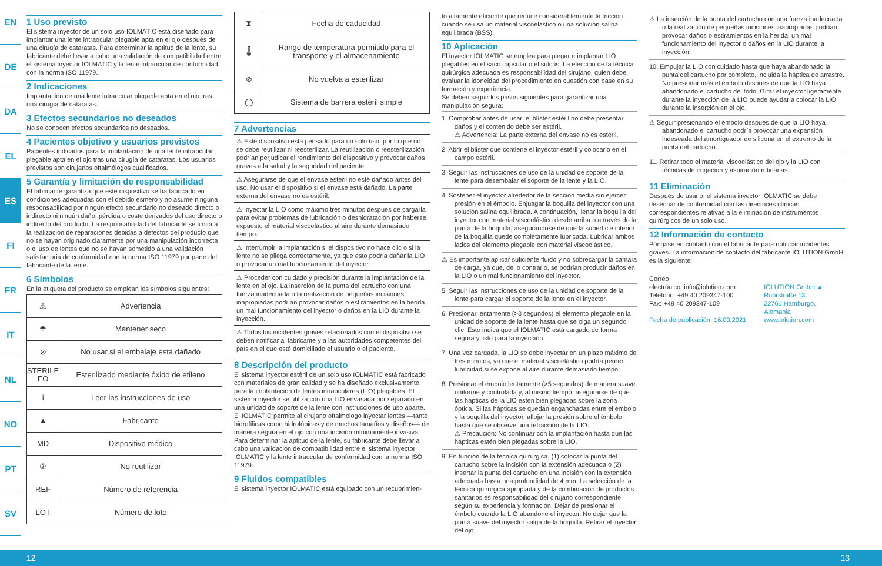EN
DE
DA
EL
ES
FI
FR
IT
NL
NO
PT
SV
1 Uso previsto
El sistema inyector de un solo uso IOLMATIC está diseñado para implantar una lente intraocular plegable apta en el ojo después de una cirugía de cataratas. Para determinar la aptitud de la lente, su fabricante debe llevar a cabo una validación de compatibilidad entre el sistema inyector IOLMATIC y la lente intraocular de conformidad con la norma ISO 11979.
2 Indicaciones
Implantación de una lente intraocular plegable apta en el ojo tras una cirugía de cataratas.
3 Efectos secundarios no deseados
No se conocen efectos secundarios no deseados.
4 Pacientes objetivo y usuarios previstos
Pacientes indicados para la implantación de una lente intraocular plegable apta en el ojo tras una cirugía de cataratas. Los usuarios previstos son cirujanos oftalmólogos cualificados.
5 Garantía y limitación de responsabilidad
El fabricante garantiza que este dispositivo se ha fabricado en condiciones adecuadas con el debido esmero y no asume ninguna responsabilidad por ningún efecto secundario no deseado directo o indirecto ni ningún daño, pérdida o coste derivados del uso directo o indirecto del producto. La responsabilidad del fabricante se limita a la realización de reparaciones debidas a defectos del producto que no se hayan originado claramente por una manipulación incorrecta o el uso de lentes que no se hayan sometido a una validación satisfactoria de conformidad con la norma ISO 11979 por parte del fabricante de la lente.
6 Símbolos
En la etiqueta del producto se emplean los símbolos siguientes:
| ⚠ | Advertencia |
| ☂ | Mantener seco |
| ⊘ | No usar si el embalaje está dañado |
| STERILE EO | Esterilizado mediante óxido de etileno |
| i | Leer las instrucciones de uso |
| ▲ | Fabricante |
| MD | Dispositivo médico |
| ② | No reutilizar |
| REF | Número de referencia |
| LOT | Número de lote |
| ⧗ | Fecha de caducidad |
| 🌡 | Rango de temperatura permitido para el transporte y el almacenamiento |
| ⊘ | No vuelva a esterilizar |
| ◯ | Sistema de barrera estéril simple |
7 Advertencias
⚠ Este dispositivo está pensado para un solo uso, por lo que no se debe reutilizar ni reesterilizar. La reutilización o reesterilización podrían perjudicar el rendimiento del dispositivo y provocar daños graves a la salud y la seguridad del paciente.
⚠ Asegurarse de que el envase estéril no esté dañado antes del uso. No usar el dispositivo si el envase está dañado. La parte externa del envase no es estéril.
⚠ Inyectar la LIO como máximo tres minutos después de cargarla para evitar problemas de lubricación o deshidratación por haberse expuesto el material viscoelástico al aire durante demasiado tiempo.
⚠ Interrumpir la implantación si el dispositivo no hace clic o si la lente no se pliega correctamente, ya que esto podría dañar la LIO o provocar un mal funcionamiento del inyector.
⚠ Proceder con cuidado y precisión durante la implantación de la lente en el ojo. La inserción de la punta del cartucho con una fuerza inadecuada o la realización de pequeñas incisiones inapropiadas podrían provocar daños o estiramientos en la herida, un mal funcionamiento del inyector o daños en la LIO durante la inyección.
⚠ Todos los incidentes graves relacionados con el dispositivo se deben notificar al fabricante y a las autoridades competentes del país en el que esté domiciliado el usuario o el paciente.
8 Descripción del producto
El sistema inyector estéril de un solo uso IOLMATIC está fabricado con materiales de gran calidad y se ha diseñado exclusivamente para la implantación de lentes intraoculares (LIO) plegables. El sistema inyector se utiliza con una LIO envasada por separado en una unidad de soporte de la lente con instrucciones de uso aparte. El IOLMATIC permite al cirujano oftalmólogo inyectar lentes —tanto hidrofílicas como hidrofóbicas y de muchos tamaños y diseños— de manera segura en el ojo con una incisión mínimamente invasiva. Para determinar la aptitud de la lente, su fabricante debe llevar a cabo una validación de compatibilidad entre el sistema inyector IOLMATIC y la lente intraocular de conformidad con la norma ISO 11979.
9 Fluidos compatibles
El sistema inyector IOLMATIC está equipado con un recubrimien-
to altamente eficiente que reduce considerablemente la fricción cuando se usa un material viscoelástico o una solución salina equilibrada (BSS).
10 Aplicación
El inyector IOLMATIC se emplea para plegar e implantar LIO plegables en el saco capsular o el sulcus. La elección de la técnica quirúrgica adecuada es responsabilidad del cirujano, quien debe evaluar la idoneidad del procedimiento en cuestión con base en su formación y experiencia.
Se deben seguir los pasos siguientes para garantizar una manipulación segura:
1. Comprobar antes de usar: el blíster estéril no debe presentar daños y el contenido debe ser estéril.
⚠ Advertencia: La parte externa del envase no es estéril.
2. Abrir el blíster que contiene el inyector estéril y colocarlo en el campo estéril.
3. Seguir las instrucciones de uso de la unidad de soporte de la lente para desembalar el soporte de la lente y la LIO.
4. Sostener el inyector alrededor de la sección media sin ejercer presión en el émbolo. Enjuagar la boquilla del inyector con una solución salina equilibrada. A continuación, llenar la boquilla del inyector con material viscoelástico desde arriba o a través de la punta de la boquilla, asegurándose de que la superficie interior de la boquilla quede completamente lubricada. Lubricar ambos lados del elemento plegable con material viscoelástico.
⚠ Es importante aplicar suficiente fluido y no sobrecargar la cámara de carga, ya que, de lo contrario, se podrían producir daños en la LIO o un mal funcionamiento del inyector.
5. Seguir las instrucciones de uso de la unidad de soporte de la lente para cargar el soporte de la lente en el inyector.
6. Presionar lentamente (>3 segundos) el elemento plegable en la unidad de soporte de la lente hasta que se oiga un segundo clic. Esto indica que el IOLMATIC está cargado de forma segura y listo para la inyección.
7. Una vez cargada, la LIO se debe inyectar en un plazo máximo de tres minutos, ya que el material viscoelástico podría perder lubricidad si se expone al aire durante demasiado tiempo.
8. Presionar el émbolo lentamente (>5 segundos) de manera suave, uniforme y controlada y, al mismo tiempo, asegurarse de que las hápticas de la LIO estén bien plegadas sobre la zona óptica. Si las hápticas se quedan enganchadas entre el émbolo y la boquilla del inyector, aflojar la presión sobre el émbolo hasta que se observe una retracción de la LIO.
⚠ Precaución: No continuar con la implantación hasta que las hápticas estén bien plegadas sobre la LIO.
9. En función de la técnica quirúrgica, (1) colocar la punta del cartucho sobre la incisión con la extensión adecuada o (2) insertar la punta del cartucho en una incisión con la extensión adecuada hasta una profundidad de 4 mm. La selección de la técnica quirúrgica apropiada y de la combinación de productos sanitarios es responsabilidad del cirujano correspondiente según su experiencia y formación. Dejar de presionar el émbolo cuando la LIO abandone el inyector. No dejar que la punta suave del inyector salga de la boquilla. Retirar el inyector del ojo.
⚠ La inserción de la punta del cartucho con una fuerza inadecuada o la realización de pequeñas incisiones inapropiadas podrían provocar daños o estiramientos en la herida, un mal funcionamiento del inyector o daños en la LIO durante la inyección.
10. Empujar la LIO con cuidado hasta que haya abandonado la punta del cartucho por completo, incluida la háptica de arrastre. No presionar más el émbolo después de que la LIO haya abandonado el cartucho del todo. Girar el inyector ligeramente durante la inyección de la LIO puede ayudar a colocar la LIO durante la inserción en el ojo.
⚠ Seguir presionando el émbolo después de que la LIO haya abandonado el cartucho podría provocar una expansión indeseada del amortiguador de silicona en el extremo de la punta del cartucho.
11. Retirar todo el material viscoelástico del ojo y la LIO con técnicas de irrigación y aspiración rutinarias.
11 Eliminación
Después de usarlo, el sistema inyector IOLMATIC se debe desechar de conformidad con las directrices clínicas correspondientes relativas a la eliminación de instrumentos quirúrgicos de un solo uso.
12 Información de contacto
Póngase en contacto con el fabricante para notificar incidentes graves. La información de contacto del fabricante IOLUTION GmbH es la siguiente:
Correo
electrónico: info@iolution.com
Teléfono: +49 40 209347-100
Fax: +49 40 209347-109
Fecha de publicación: 16.03.2021
IOLUTION GmbH ▲
Ruhrstraße 13
22761 Hamburgo,
Alemania
www.iolution.com
12 13